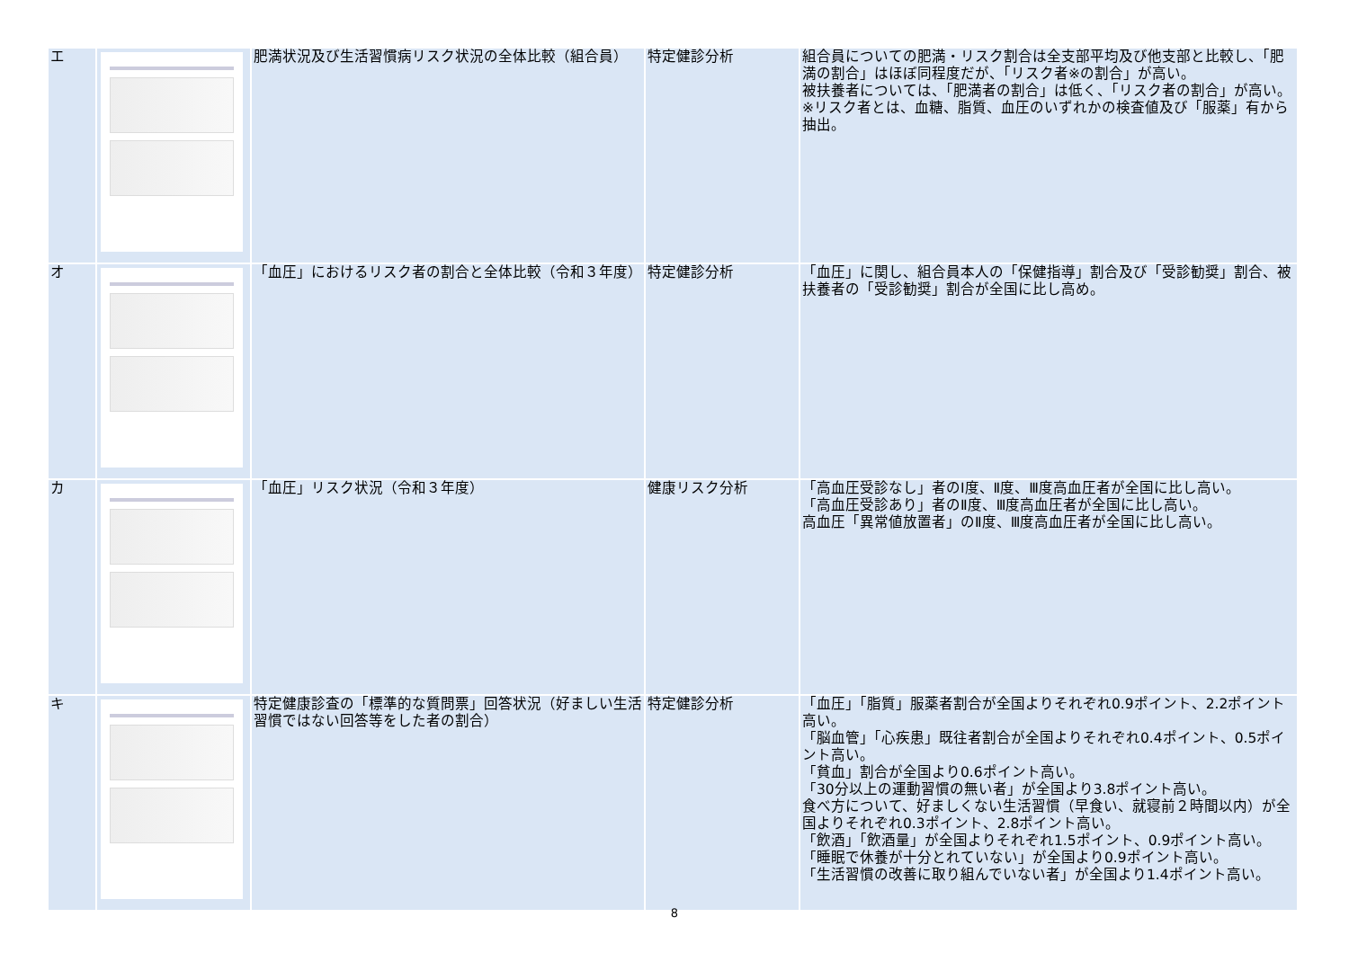| エ | | 肥満状況及び生活習慣病リスク状況の全体比較（組合員） | 特定健診分析 | 組合員についての肥満・リスク割合は全支部平均及び他支部と比較し、「肥満の割合」はほぼ同程度だが、「リスク者※の割合」が高い。 被扶養者については、「肥満者の割合」は低く、「リスク者の割合」が高い。 ※リスク者とは、血糖、脂質、血圧のいずれかの検査値及び「服薬」有から抽出。 |
| オ | | 「血圧」におけるリスク者の割合と全体比較（令和３年度） | 特定健診分析 | 「血圧」に関し、組合員本人の「保健指導」割合及び「受診勧奨」割合、被扶養者の「受診勧奨」割合が全国に比し高め。 |
| カ | | 「血圧」リスク状況（令和３年度） | 健康リスク分析 | 「高血圧受診なし」者のⅠ度、Ⅱ度、Ⅲ度高血圧者が全国に比し高い。 「高血圧受診あり」者のⅡ度、Ⅲ度高血圧者が全国に比し高い。 高血圧「異常値放置者」のⅡ度、Ⅲ度高血圧者が全国に比し高い。 |
| キ | | 特定健康診査の「標準的な質問票」回答状況（好ましい生活習慣ではない回答等をした者の割合） | 特定健診分析 | 「血圧」「脂質」服薬者割合が全国よりそれぞれ0.9ポイント、2.2ポイント高い。 「脳血管」「心疾患」既往者割合が全国よりそれぞれ0.4ポイント、0.5ポイント高い。 「貧血」割合が全国より0.6ポイント高い。 「30分以上の運動習慣の無い者」が全国より3.8ポイント高い。 食べ方について、好ましくない生活習慣（早食い、就寝前２時間以内）が全国よりそれぞれ0.3ポイント、2.8ポイント高い。 「飲酒」「飲酒量」が全国よりそれぞれ1.5ポイント、0.9ポイント高い。 「睡眠で休養が十分とれていない」が全国より0.9ポイント高い。 「生活習慣の改善に取り組んでいない者」が全国より1.4ポイント高い。 |
8